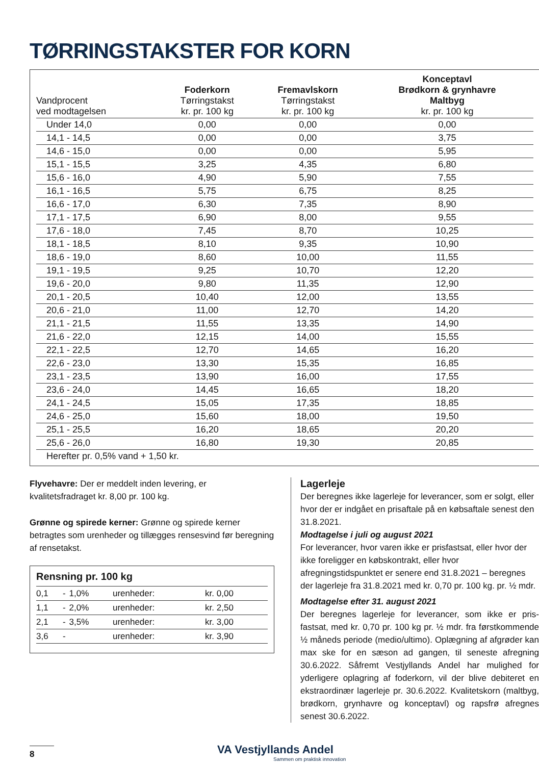TØRRINGSTAKSTER FOR KORN
| Vandprocent ved modtagelsen | Foderkorn Tørringstakst kr. pr. 100 kg | Fremavlskorn Tørringstakst kr. pr. 100 kg | Konceptavl Brødkorn & grynhavre Maltbyg kr. pr. 100 kg |
| --- | --- | --- | --- |
| Under 14,0 | 0,00 | 0,00 | 0,00 |
| 14,1 - 14,5 | 0,00 | 0,00 | 3,75 |
| 14,6 - 15,0 | 0,00 | 0,00 | 5,95 |
| 15,1 - 15,5 | 3,25 | 4,35 | 6,80 |
| 15,6 - 16,0 | 4,90 | 5,90 | 7,55 |
| 16,1 - 16,5 | 5,75 | 6,75 | 8,25 |
| 16,6 - 17,0 | 6,30 | 7,35 | 8,90 |
| 17,1 - 17,5 | 6,90 | 8,00 | 9,55 |
| 17,6 - 18,0 | 7,45 | 8,70 | 10,25 |
| 18,1 - 18,5 | 8,10 | 9,35 | 10,90 |
| 18,6 - 19,0 | 8,60 | 10,00 | 11,55 |
| 19,1 - 19,5 | 9,25 | 10,70 | 12,20 |
| 19,6 - 20,0 | 9,80 | 11,35 | 12,90 |
| 20,1 - 20,5 | 10,40 | 12,00 | 13,55 |
| 20,6 - 21,0 | 11,00 | 12,70 | 14,20 |
| 21,1 - 21,5 | 11,55 | 13,35 | 14,90 |
| 21,6 - 22,0 | 12,15 | 14,00 | 15,55 |
| 22,1 - 22,5 | 12,70 | 14,65 | 16,20 |
| 22,6 - 23,0 | 13,30 | 15,35 | 16,85 |
| 23,1 - 23,5 | 13,90 | 16,00 | 17,55 |
| 23,6 - 24,0 | 14,45 | 16,65 | 18,20 |
| 24,1 - 24,5 | 15,05 | 17,35 | 18,85 |
| 24,6 - 25,0 | 15,60 | 18,00 | 19,50 |
| 25,1 - 25,5 | 16,20 | 18,65 | 20,20 |
| 25,6 - 26,0 | 16,80 | 19,30 | 20,85 |
| Herefter pr. 0,5% vand + 1,50 kr. | | | |
Flyvehavre: Der er meddelt inden levering, er kvalitetsfradraget kr. 8,00 pr. 100 kg.
Grønne og spirede kerner: Grønne og spirede kerner betragtes som urenheder og tillægges rensesvind før beregning af rensetakst.
Rensning pr. 100 kg
| 0,1 | - | 1,0% | urenheder: | kr. 0,00 |
| 1,1 | - | 2,0% | urenheder: | kr. 2,50 |
| 2,1 | - | 3,5% | urenheder: | kr. 3,00 |
| 3,6 | - | | urenheder: | kr. 3,90 |
Lagerleje
Der beregnes ikke lagerleje for leverancer, som er solgt, eller hvor der er indgået en prisaftale på en købsaftale senest den 31.8.2021.
Modtagelse i juli og august 2021
For leverancer, hvor varen ikke er prisfastsat, eller hvor der ikke foreligger en købskontrakt, eller hvor afregningstidspunktet er senere end 31.8.2021 – beregnes der lagerleje fra 31.8.2021 med kr. 0,70 pr. 100 kg. pr. ½ mdr.
Modtagelse efter 31. august 2021
Der beregnes lagerleje for leverancer, som ikke er pris-fastsat, med kr. 0,70 pr. 100 kg pr. ½ mdr. fra førstkommende ½ måneds periode (medio/ultimo). Oplægning af afgrøder kan max ske for en sæson ad gangen, til seneste afregning 30.6.2022. Såfremt Vestjyllands Andel har mulighed for yderligere oplagring af foderkorn, vil der blive debiteret en ekstraordinær lagerleje pr. 30.6.2022. Kvalitetskorn (maltbyg, brødkorn, grynhavre og konceptavl) og rapsfrø afregnes senest 30.6.2022.
8
VA Vestjyllands Andel
Sammen om praktisk innovation